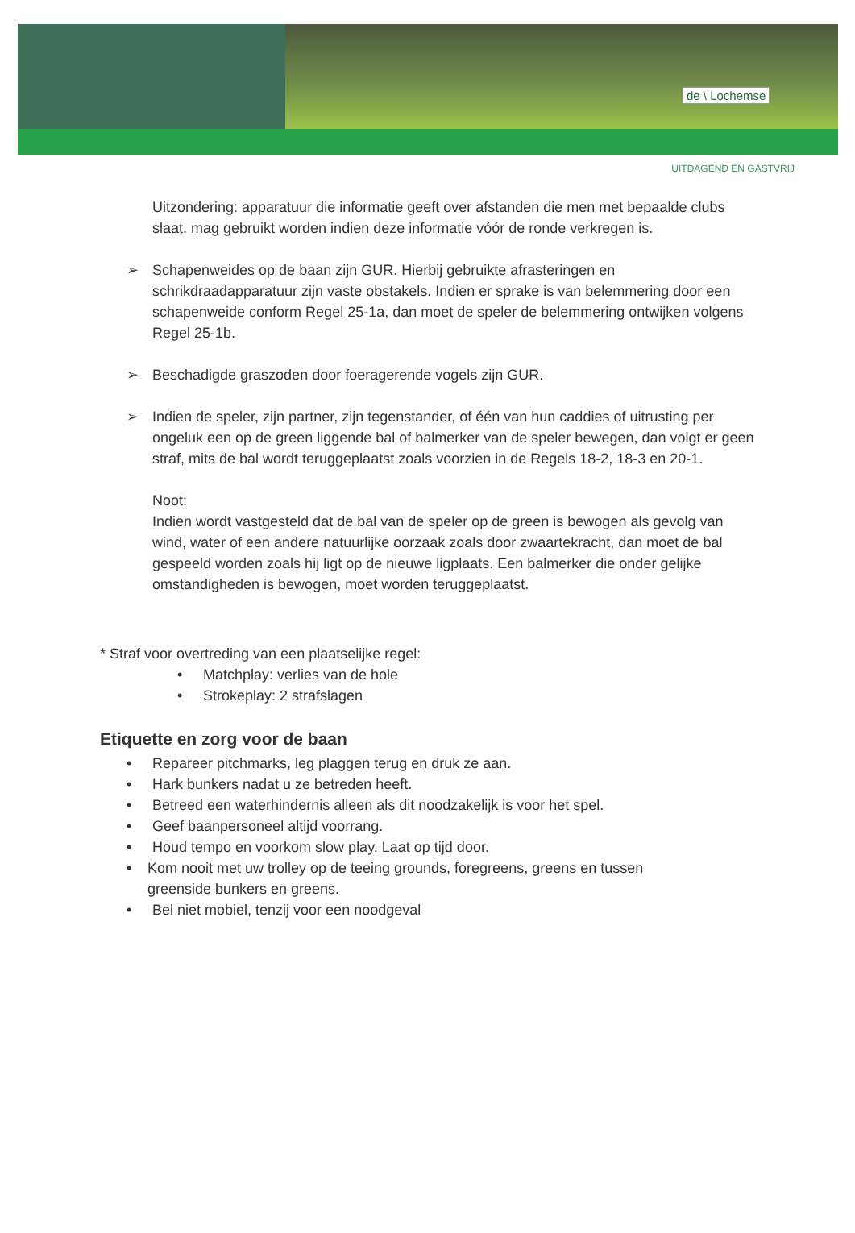de \ Lochemse
UITDAGEND EN GASTVRIJ
Uitzondering: apparatuur die informatie geeft over afstanden die men met bepaalde clubs slaat, mag gebruikt worden indien deze informatie vóór de ronde verkregen is.
➢ Schapenweides op de baan zijn GUR. Hierbij gebruikte afrasteringen en schrikdraadapparatuur zijn vaste obstakels. Indien er sprake is van belemmering door een schapenweide conform Regel 25-1a, dan moet de speler de belemmering ontwijken volgens Regel 25-1b.
➢ Beschadigde graszoden door foeragerende vogels zijn GUR.
➢ Indien de speler, zijn partner, zijn tegenstander, of één van hun caddies of uitrusting per ongeluk een op de green liggende bal of balmerker van de speler bewegen, dan volgt er geen straf, mits de bal wordt teruggeplaatst zoals voorzien in de Regels 18-2, 18-3 en 20-1.
Noot:
Indien wordt vastgesteld dat de bal van de speler op de green is bewogen als gevolg van wind, water of een andere natuurlijke oorzaak zoals door zwaartekracht, dan moet de bal gespeeld worden zoals hij ligt op de nieuwe ligplaats. Een balmerker die onder gelijke omstandigheden is bewogen, moet worden teruggeplaatst.
* Straf voor overtreding van een plaatselijke regel:
• Matchplay: verlies van de hole
• Strokeplay: 2 strafslagen
Etiquette en zorg voor de baan
• Repareer pitchmarks, leg plaggen terug en druk ze aan.
• Hark bunkers nadat u ze betreden heeft.
• Betreed een waterhindernis alleen als dit noodzakelijk is voor het spel.
• Geef baanpersoneel altijd voorrang.
• Houd tempo en voorkom slow play. Laat op tijd door.
• Kom nooit met uw trolley op de teeing grounds, foregreens, greens en tussen greenside bunkers en greens.
• Bel niet mobiel, tenzij voor een noodgeval